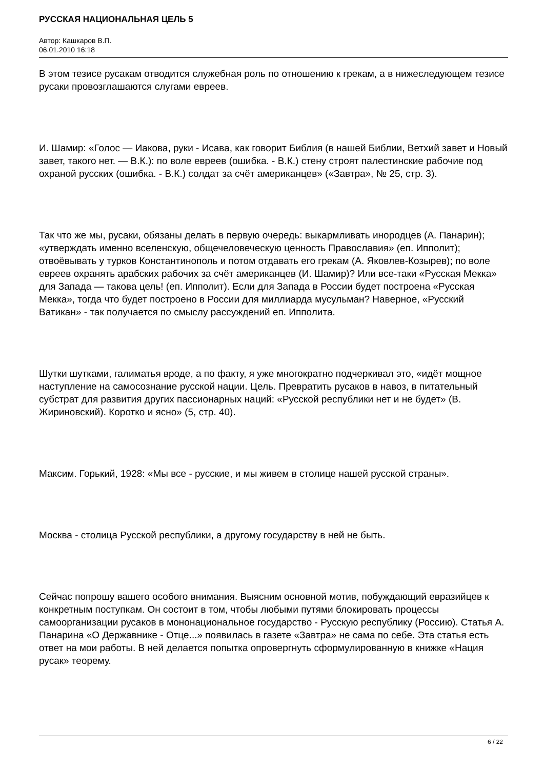РУССКАЯ НАЦИОНАЛЬНАЯ ЦЕЛЬ 5
Автор: Кашкаров В.П.
06.01.2010 16:18
В этом тезисе русакам отводится служебная роль по отношению к грекам, а в нижеследующем тезисе русаки провозглашаются слугами евреев.
И. Шамир: «Голос — Иакова, руки - Исава, как говорит Библия (в нашей Библии, Ветхий завет и Новый завет, такого нет. — В.К.): по воле евреев (ошибка. - В.К.) стену строят палестинские рабочие под охраной русских (ошибка. - В.К.) солдат за счёт американцев» («Завтра», № 25, стр. 3).
Так что же мы, русаки, обязаны делать в первую очередь: выкармливать инородцев (А. Панарин); «утверждать именно вселенскую, общечеловеческую ценность Православия» (еп. Ипполит); отвоёвывать у турков Константинополь и потом отдавать его грекам (А. Яковлев-Козырев); по воле евреев охранять арабских рабочих за счёт американцев (И. Шамир)? Или все-таки «Русская Мекка» для Запада — такова цель! (еп. Ипполит). Если для Запада в России будет построена «Русская Мекка», тогда что будет построено в России для миллиарда мусульман? Наверное, «Русский Ватикан» - так получается по смыслу рассуждений еп. Ипполита.
Шутки шутками, галиматья вроде, а по факту, я уже многократно подчеркивал это, «идёт мощное наступление на самосознание русской нации. Цель. Превратить русаков в навоз, в питательный субстрат для развития других пассионарных наций: «Русской республики нет и не будет» (В. Жириновский). Коротко и ясно» (5, стр. 40).
Максим. Горький, 1928: «Мы все - русские, и мы живем в столице нашей русской страны».
Москва - столица Русской республики, а другому государству в ней не быть.
Сейчас попрошу вашего особого внимания. Выясним основной мотив, побуждающий евразийцев к конкретным поступкам. Он состоит в том, чтобы любыми путями блокировать процессы самоорганизации русаков в мононациональное государство - Русскую республику (Россию). Статья А. Панарина «О Державнике - Отце...» появилась в газете «Завтра» не сама по себе. Эта статья есть ответ на мои работы. В ней делается попытка опровергнуть сформулированную в книжке «Нация русак» теорему.
6 / 22